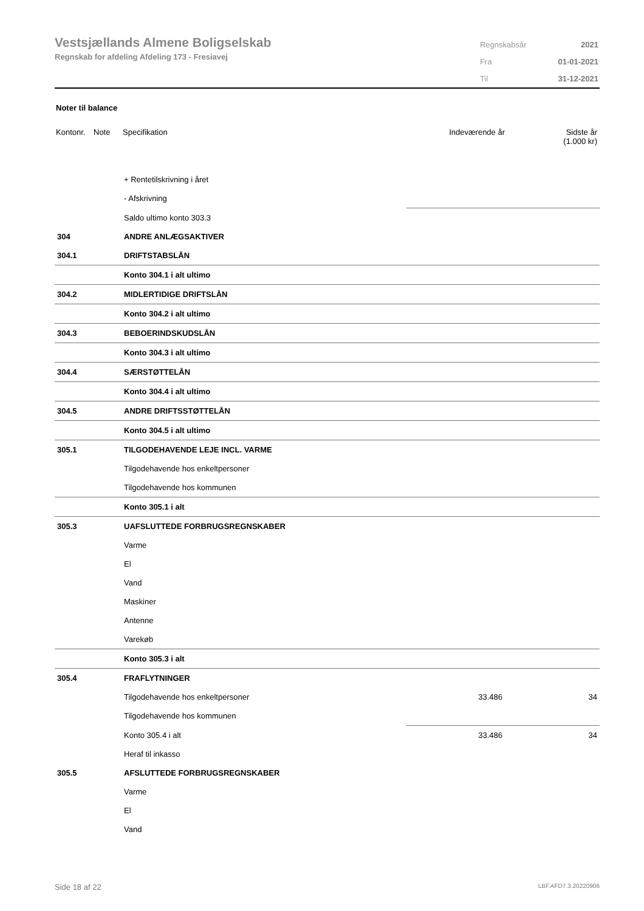Vestsjællands Almene Boligselskab
Regnskab for afdeling Afdeling 173 - Fresiavej
| Regnskabsår | 2021 |
| Fra | 01-01-2021 |
| Til | 31-12-2021 |
Noter til balance
| Kontonr. | Note | Specifikation | Indeværende år | Sidste år (1.000 kr) |
| --- | --- | --- | --- | --- |
| | | + Rentetilskrivning i året | | |
| | | - Afskrivning | | |
| | | Saldo ultimo konto 303.3 | | |
| 304 | | ANDRE ANLÆGSAKTIVER | | |
| 304.1 | | DRIFTSTABSLÅN | | |
| | | Konto 304.1 i alt ultimo | | |
| 304.2 | | MIDLERTIDIGE DRIFTSLÅN | | |
| | | Konto 304.2 i alt ultimo | | |
| 304.3 | | BEBOERINDSKUDSLÅN | | |
| | | Konto 304.3 i alt ultimo | | |
| 304.4 | | SÆRSTØTTELÅN | | |
| | | Konto 304.4 i alt ultimo | | |
| 304.5 | | ANDRE DRIFTSSTØTTELÅN | | |
| | | Konto 304.5 i alt ultimo | | |
| 305.1 | | TILGODEHAVENDE LEJE INCL. VARME | | |
| | | Tilgodehavende hos enkeltpersoner | | |
| | | Tilgodehavende hos kommunen | | |
| | | Konto 305.1 i alt | | |
| 305.3 | | UAFSLUTTEDE FORBRUGSREGNSKABER | | |
| | | Varme | | |
| | | El | | |
| | | Vand | | |
| | | Maskiner | | |
| | | Antenne | | |
| | | Varekøb | | |
| | | Konto 305.3 i alt | | |
| 305.4 | | FRAFLYTNINGER | | |
| | | Tilgodehavende hos enkeltpersoner | 33.486 | 34 |
| | | Tilgodehavende hos kommunen | | |
| | | Konto 305.4 i alt | 33.486 | 34 |
| | | Heraf til inkasso | | |
| 305.5 | | AFSLUTTEDE FORBRUGSREGNSKABER | | |
| | | Varme | | |
| | | El | | |
| | | Vand | | |
Side 18 af 22 LBF.AFD7.3.20220906